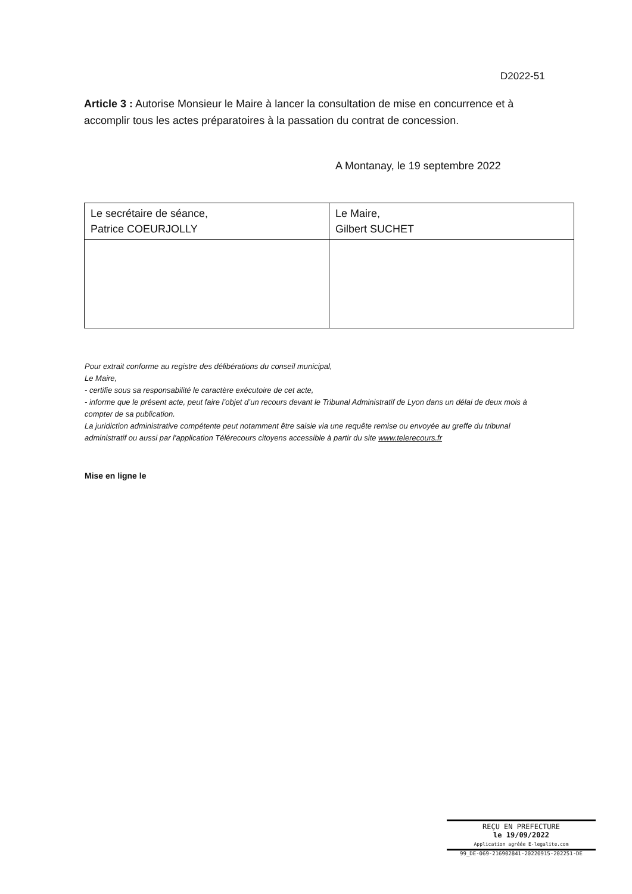D2022-51
Article 3 : Autorise Monsieur le Maire à lancer la consultation de mise en concurrence et à accomplir tous les actes préparatoires à la passation du contrat de concession.
A Montanay, le 19 septembre 2022
| Le secrétaire de séance, Patrice COEURJOLLY | Le Maire, Gilbert SUCHET |
Pour extrait conforme au registre des délibérations du conseil municipal,
Le Maire,
- certifie sous sa responsabilité le caractère exécutoire de cet acte,
- informe que le présent acte, peut faire l’objet d’un recours devant le Tribunal Administratif de Lyon dans un délai de deux mois à compter de sa publication.
La juridiction administrative compétente peut notamment être saisie via une requête remise ou envoyée au greffe du tribunal administratif ou aussi par l'application Télérecours citoyens accessible à partir du site www.telerecours.fr
Mise en ligne le
REÇU EN PREFECTURE
le 19/09/2022
Application agréée E-legalite.com
99_DE-069-216902841-20220915-202251-DE